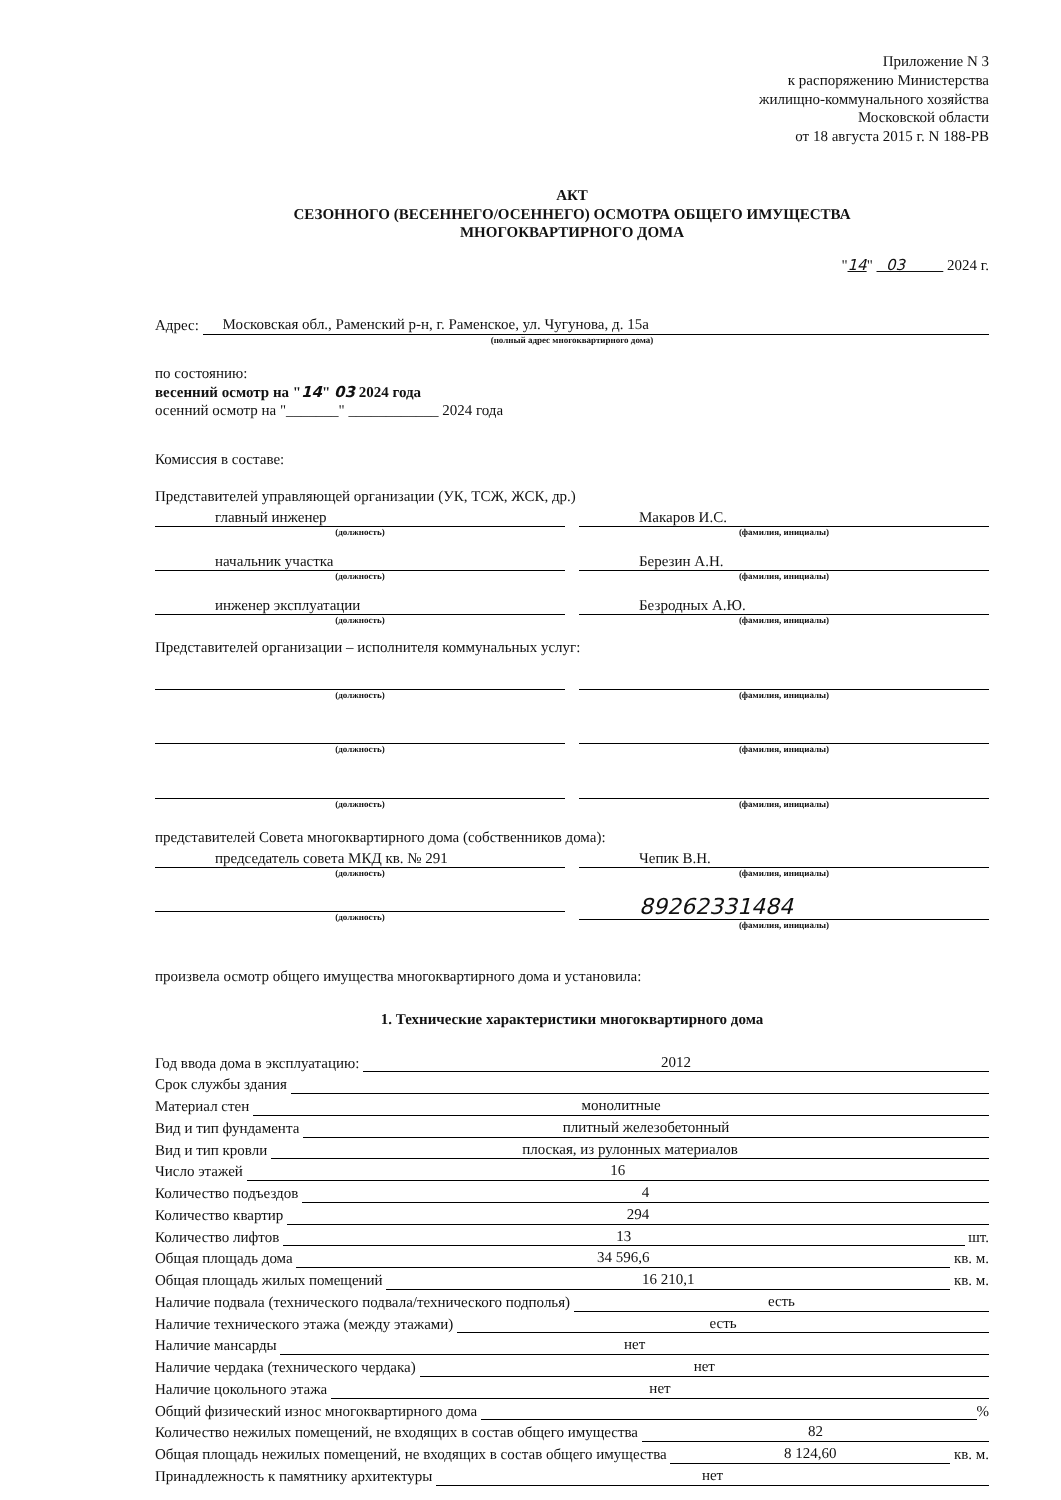Приложение N 3
к распоряжению Министерства
жилищно-коммунального хозяйства
Московской области
от 18 августа 2015 г. N 188-РВ
АКТ
СЕЗОННОГО (ВЕСЕННЕГО/ОСЕННЕГО) ОСМОТРА ОБЩЕГО ИМУЩЕСТВА
МНОГОКВАРТИРНОГО ДОМА
"14" 03 2024 г.
Адрес: Московская обл., Раменский р-н, г. Раменское, ул. Чугунова, д. 15а
(полный адрес многоквартирного дома)
по состоянию:
весенний осмотр на "14" 03 2024 года
осенний осмотр на "_______" ____________ 2024 года
Комиссия в составе:
Представителей управляющей организации (УК, ТСЖ, ЖСК, др.)
главный инженер
(должность)
Макаров И.С.
(фамилия, инициалы)
начальник участка
(должность)
Березин А.Н.
(фамилия, инициалы)
инженер эксплуатации
(должность)
Безродных А.Ю.
(фамилия, инициалы)
Представителей организации – исполнителя коммунальных услуг:
(должность) (фамилия, инициалы)
(должность) (фамилия, инициалы)
(должность) (фамилия, инициалы)
представителей Совета многоквартирного дома (собственников дома):
председатель совета МКД кв. № 291
(должность)
Чепик В.Н.
(фамилия, инициалы)
(должность)
89262331484
(фамилия, инициалы)
произвела осмотр общего имущества многоквартирного дома и установила:
1. Технические характеристики многоквартирного дома
Год ввода дома в эксплуатацию: 2012
Срок службы здания
Материал стен монолитные
Вид и тип фундамента плитный железобетонный
Вид и тип кровли плоская, из рулонных материалов
Число этажей 16
Количество подъездов 4
Количество квартир 294
Количество лифтов 13 шт.
Общая площадь дома 34 596,6 кв. м.
Общая площадь жилых помещений 16 210,1 кв. м.
Наличие подвала (технического подвала/технического подполья) есть
Наличие технического этажа (между этажами) есть
Наличие мансарды нет
Наличие чердака (технического чердака) нет
Наличие цокольного этажа нет
Общий физический износ многоквартирного дома %
Количество нежилых помещений, не входящих в состав общего имущества 82
Общая площадь нежилых помещений, не входящих в состав общего имущества 8 124,60 кв. м.
Принадлежность к памятнику архитектуры нет